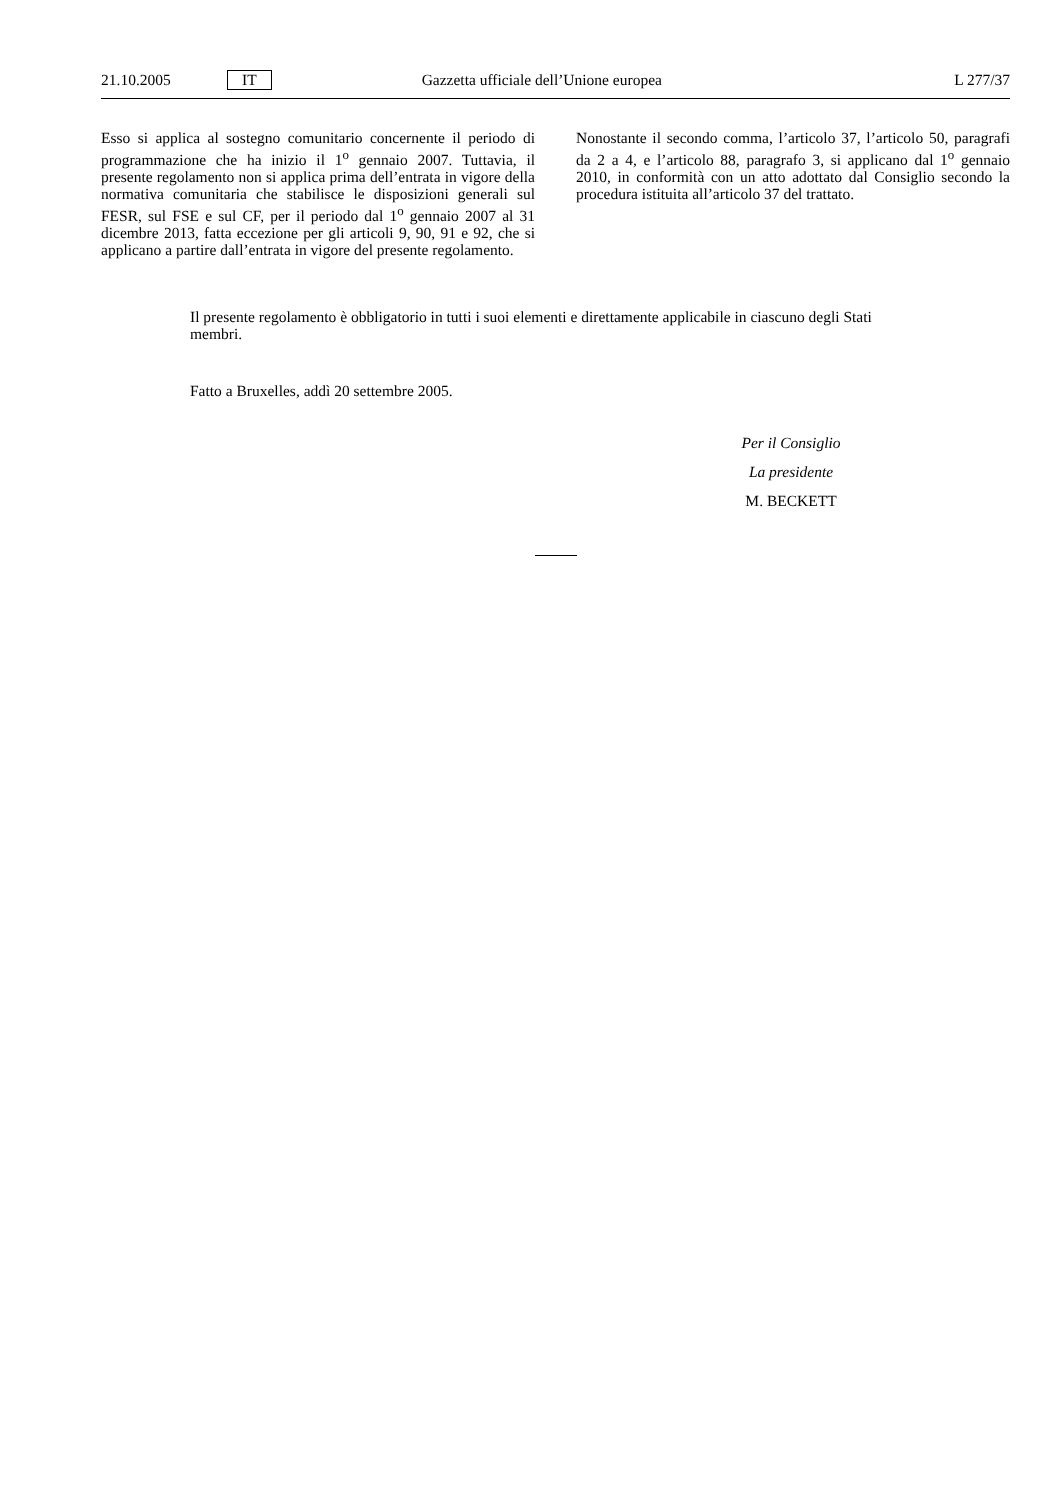21.10.2005 IT Gazzetta ufficiale dell’Unione europea L 277/37
Esso si applica al sostegno comunitario concernente il periodo di programmazione che ha inizio il 1<sup>o</sup> gennaio 2007. Tuttavia, il presente regolamento non si applica prima dell’entrata in vigore della normativa comunitaria che stabilisce le disposizioni generali sul FESR, sul FSE e sul CF, per il periodo dal 1<sup>o</sup> gennaio 2007 al 31 dicembre 2013, fatta eccezione per gli articoli 9, 90, 91 e 92, che si applicano a partire dall’entrata in vigore del presente regolamento.
Nonostante il secondo comma, l’articolo 37, l’articolo 50, paragrafi da 2 a 4, e l’articolo 88, paragrafo 3, si applicano dal 1<sup>o</sup> gennaio 2010, in conformità con un atto adottato dal Consiglio secondo la procedura istituita all’articolo 37 del trattato.
Il presente regolamento è obbligatorio in tutti i suoi elementi e direttamente applicabile in ciascuno degli Stati membri.
Fatto a Bruxelles, addì 20 settembre 2005.
Per il Consiglio
La presidente
M. BECKETT